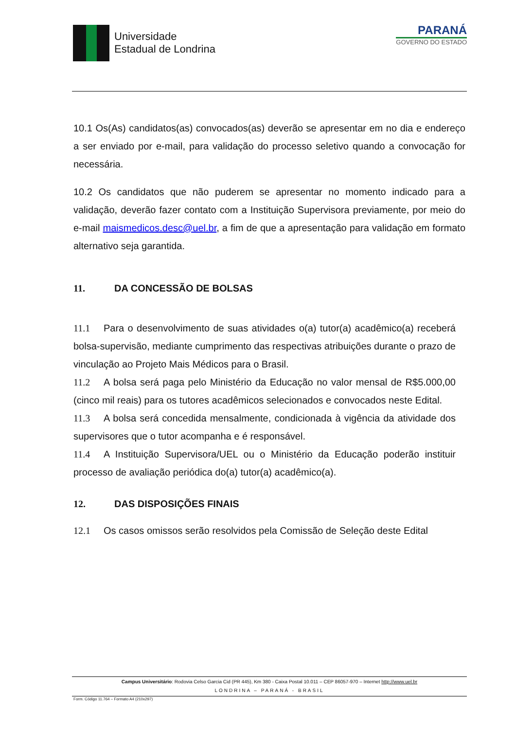Universidade
Estadual de Londrina
PARANÁ
GOVERNO DO ESTADO
10.1 Os(As) candidatos(as) convocados(as) deverão se apresentar em no dia e endereço a ser enviado por e-mail, para validação do processo seletivo quando a convocação for necessária.
10.2 Os candidatos que não puderem se apresentar no momento indicado para a validação, deverão fazer contato com a Instituição Supervisora previamente, por meio do e-mail maismedicos.desc@uel.br, a fim de que a apresentação para validação em formato alternativo seja garantida.
11. DA CONCESSÃO DE BOLSAS
11.1 Para o desenvolvimento de suas atividades o(a) tutor(a) acadêmico(a) receberá bolsa-supervisão, mediante cumprimento das respectivas atribuições durante o prazo de vinculação ao Projeto Mais Médicos para o Brasil.
11.2 A bolsa será paga pelo Ministério da Educação no valor mensal de R$5.000,00 (cinco mil reais) para os tutores acadêmicos selecionados e convocados neste Edital.
11.3 A bolsa será concedida mensalmente, condicionada à vigência da atividade dos supervisores que o tutor acompanha e é responsável.
11.4 A Instituição Supervisora/UEL ou o Ministério da Educação poderão instituir processo de avaliação periódica do(a) tutor(a) acadêmico(a).
12. DAS DISPOSIÇÕES FINAIS
12.1 Os casos omissos serão resolvidos pela Comissão de Seleção deste Edital
Campus Universitário: Rodovia Celso Garcia Cid (PR 445), Km 380 - Caixa Postal 10.011 – CEP 86057-970 – Internet http://www.uel.br
LONDRINA – PARANÁ - BRASIL
Form. Código 11.764 – Formato A4 (210x297)